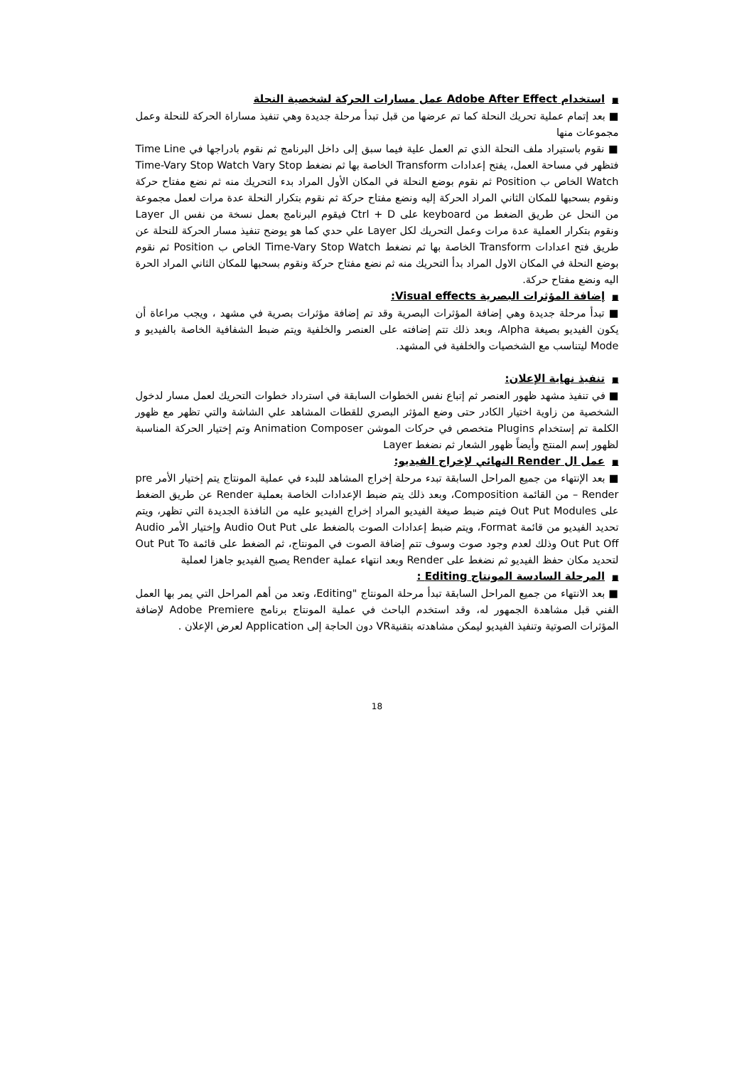■استخدام Adobe After Effect عمل مسارات الحركة لشخصية النحلة
■ بعد إتمام عملية تحريك النحلة كما تم عرضها من قبل تبدأ مرحلة جديدة وهي تنفيذ مساراة الحركة للنحلة وعمل مجموعات منها
■ نقوم باستيراد ملف النحلة الذي تم العمل علية فيما سبق إلى داخل البرنامج ثم نقوم بادراجها في Time Line فتظهر في مساحة العمل، يفتح إعدادات Transform الخاصة بها ثم نضغط Time-Vary Stop Watch Vary Stop Watch الخاص ب Position ثم نقوم بوضع النحلة في المكان الأول المراد بدء التحريك منه ثم نضع مفتاح حركة ونقوم بسحبها للمكان الثاني المراد الحركة إليه ونضع مفتاح حركة ثم نقوم بتكرار النحلة عدة مرات لعمل مجموعة من النحل عن طريق الضغط من keyboard على Ctrl + D فيقوم البرنامج بعمل نسخة من نفس ال Layer ونقوم بتكرار العملية عدة مرات وعمل التحريك لكل Layer علي حدي كما هو يوضح تنفيذ مسار الحركة للنحلة عن طريق فتح اعدادات Transform الخاصة بها ثم نضغط Time-Vary Stop Watch الخاص ب Position ثم نقوم بوضع النحلة في المكان الاول المراد بدأ التحريك منه ثم نضع مفتاح حركة ونقوم بسحبها للمكان الثاني المراد الحرة اليه ونضع مفتاح حركة.
■إضافة المؤثرات البصرية Visual effects:
■ تبدأ مرحلة جديدة وهي إضافة المؤثرات البصرية وقد تم إضافة مؤثرات بصرية في مشهد ، ويجب مراعاة أن يكون الفيديو بصيغة Alpha، وبعد ذلك تتم إضافته على العنصر والخلفية ويتم ضبط الشفافية الخاصة بالفيديو و Mode ليتناسب مع الشخصيات والخلفية في المشهد.
■تنفيذ نهاية الإعلان:
■ في تنفيذ مشهد ظهور العنصر ثم إتباع نفس الخطوات السابقة في استرداد خطوات التحريك لعمل مسار لدخول الشخصية من زاوية اختيار الكادر حتى وضع المؤثر البصري للقطات المشاهد علي الشاشة والتي تظهر مع ظهور الكلمة تم إستخدام Plugins متخصص في حركات الموشن Animation Composer وتم إختيار الحركة المناسبة لظهور إسم المنتج وأيضاً ظهور الشعار ثم نضغط Layer
■عمل ال Render النهائي لإخراج الفيديو:
■ بعد الإنتهاء من جميع المراحل السابقة تبدء مرحلة إخراج المشاهد للبدء في عملية المونتاج يتم إختيار الأمر pre – Render من القائمة Composition، وبعد ذلك يتم ضبط الإعدادات الخاصة بعملية Render عن طريق الضغط على Out Put Modules فيتم ضبط صيغة الفيديو المراد إخراج الفيديو عليه من النافذة الجديدة التي تظهر، ويتم تحديد الفيديو من قائمة Format، ويتم ضبط إعدادات الصوت بالضغط على Audio Out Put وإختيار الأمر Audio Out Put Off وذلك لعدم وجود صوت وسوف تتم إضافة الصوت في المونتاج، ثم الضغط على قائمة Out Put To لتحديد مكان حفظ الفيديو ثم نضغط على Render وبعد انتهاء عملية Render يصبح الفيديو جاهزا لعملية
■المرحلة السادسة المونتاج Editing :
■ بعد الانتهاء من جميع المراحل السابقة تبدأ مرحلة المونتاج "Editing، وتعد من أهم المراحل التي يمر بها العمل الفني قبل مشاهدة الجمهور له، وقد استخدم الباحث في عملية المونتاج برنامج Adobe Premiere لإضافة المؤثرات الصوتية وتنفيذ الفيديو ليمكن مشاهدته بتقنيةVR دون الحاجة إلى Application لعرض الإعلان .
18